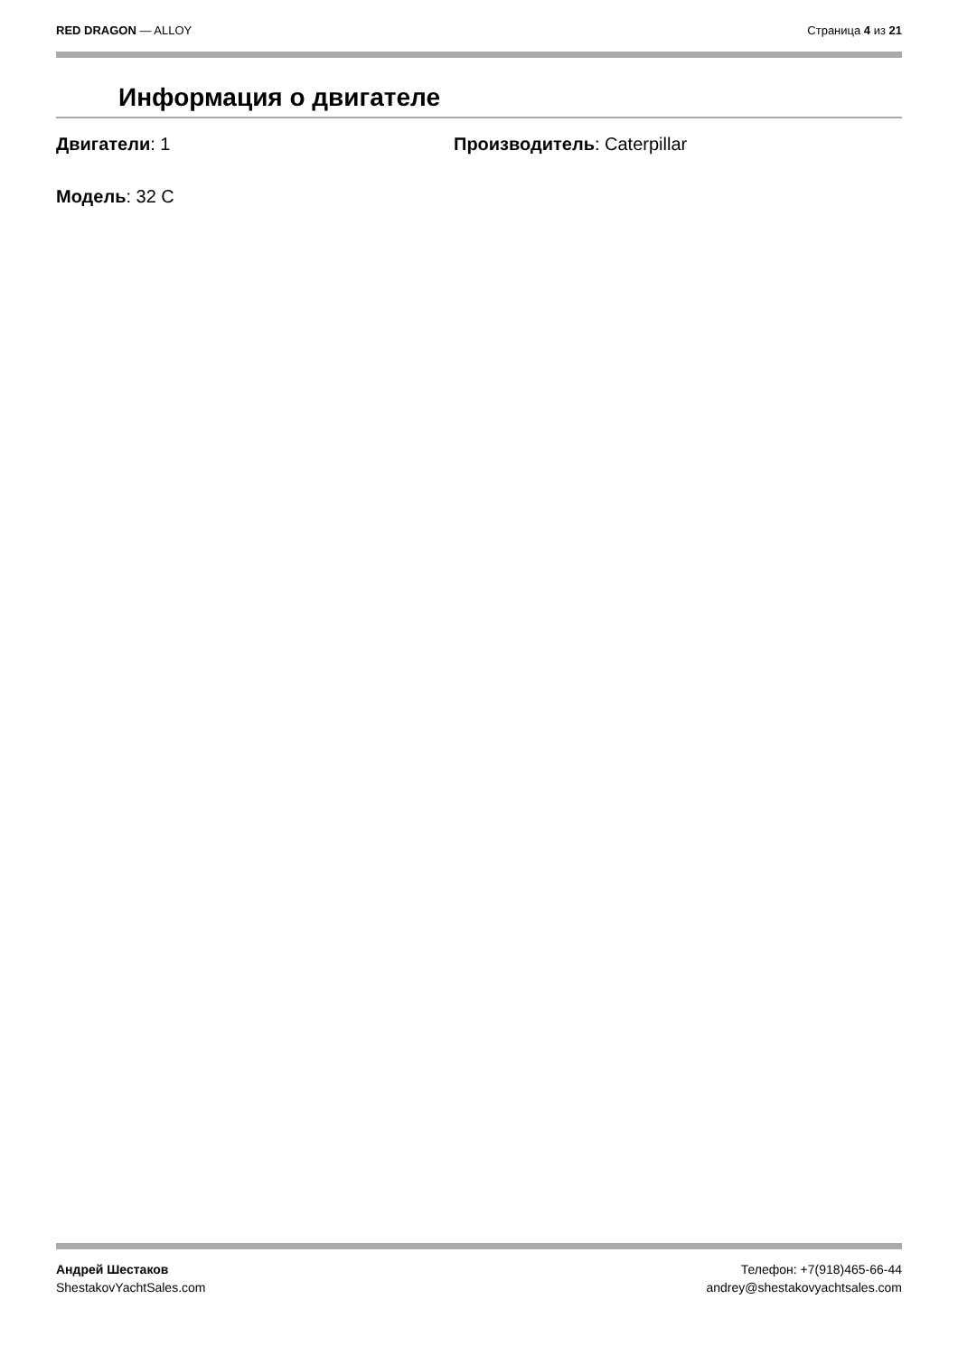RED DRAGON — ALLOY Страница 4 из 21
Информация о двигателе
Двигатели: 1 Производитель: Caterpillar
Модель: 32 C
Андрей Шестаков
ShestakovYachtSales.com
Телефон: +7(918)465-66-44
andrey@shestakovyachtsales.com